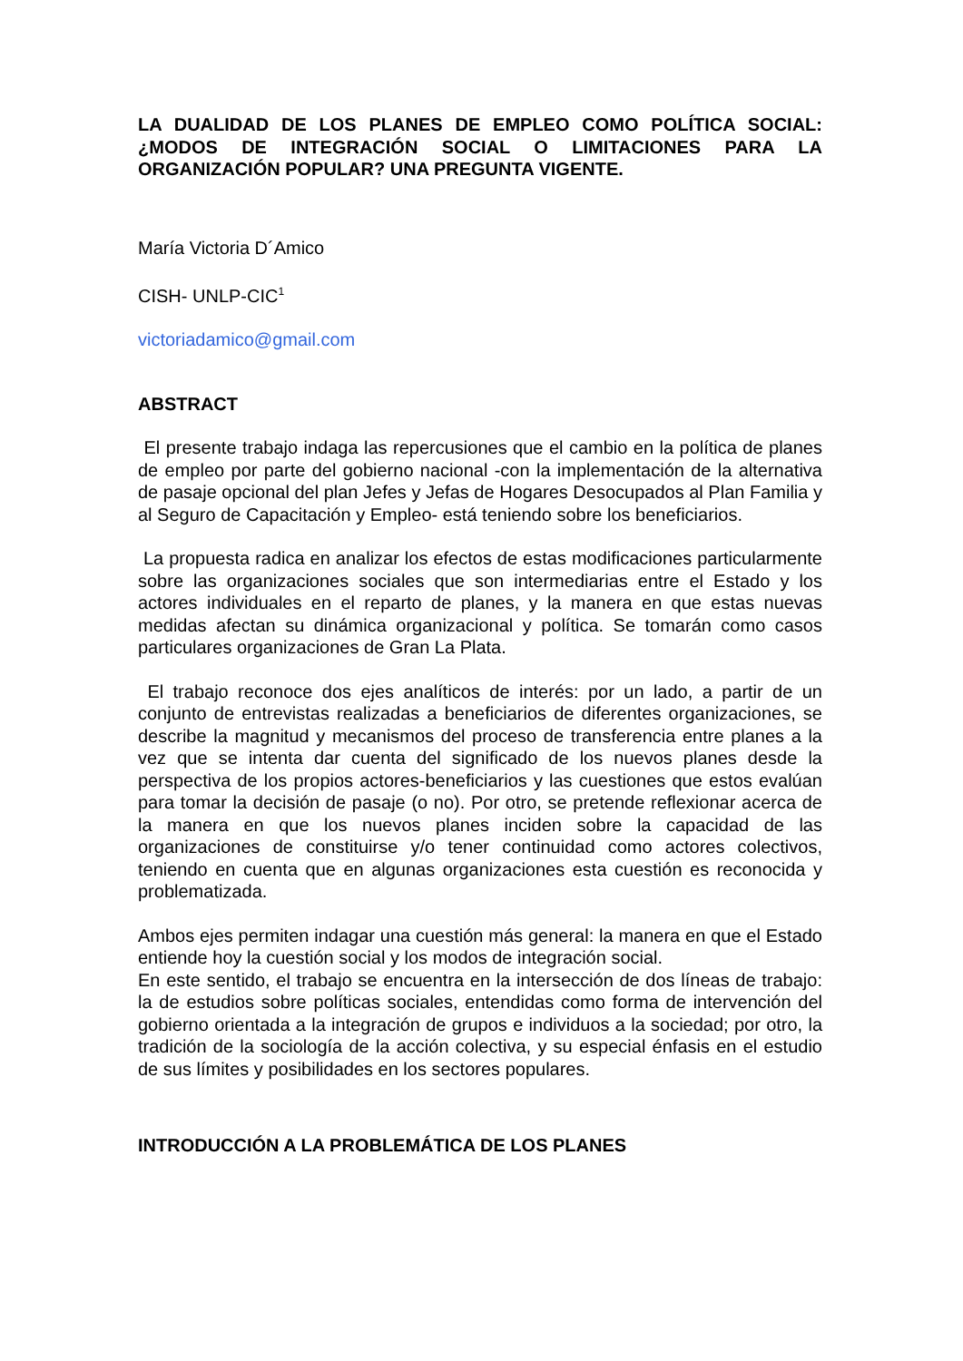LA DUALIDAD DE LOS PLANES DE EMPLEO COMO POLÍTICA SOCIAL: ¿MODOS DE INTEGRACIÓN SOCIAL O LIMITACIONES PARA LA ORGANIZACIÓN POPULAR? UNA PREGUNTA VIGENTE.
María Victoria D´Amico
CISH- UNLP-CIC<sup>1</sup>
victoriadamico@gmail.com
ABSTRACT
El presente trabajo indaga las repercusiones que el cambio en la política de planes de empleo por parte del gobierno nacional -con la implementación de la alternativa de pasaje opcional del plan Jefes y Jefas de Hogares Desocupados al Plan Familia y al Seguro de Capacitación y Empleo- está teniendo sobre los beneficiarios.
La propuesta radica en analizar los efectos de estas modificaciones particularmente sobre las organizaciones sociales que son intermediarias entre el Estado y los actores individuales en el reparto de planes, y la manera en que estas nuevas medidas afectan su dinámica organizacional y política. Se tomarán como casos particulares organizaciones de Gran La Plata.
El trabajo reconoce dos ejes analíticos de interés: por un lado, a partir de un conjunto de entrevistas realizadas a beneficiarios de diferentes organizaciones, se describe la magnitud y mecanismos del proceso de transferencia entre planes a la vez que se intenta dar cuenta del significado de los nuevos planes desde la perspectiva de los propios actores-beneficiarios y las cuestiones que estos evalúan para tomar la decisión de pasaje (o no). Por otro, se pretende reflexionar acerca de la manera en que los nuevos planes inciden sobre la capacidad de las organizaciones de constituirse y/o tener continuidad como actores colectivos, teniendo en cuenta que en algunas organizaciones esta cuestión es reconocida y problematizada.
Ambos ejes permiten indagar una cuestión más general: la manera en que el Estado entiende hoy la cuestión social y los modos de integración social.
En este sentido, el trabajo se encuentra en la intersección de dos líneas de trabajo: la de estudios sobre políticas sociales, entendidas como forma de intervención del gobierno orientada a la integración de grupos e individuos a la sociedad; por otro, la tradición de la sociología de la acción colectiva, y su especial énfasis en el estudio de sus límites y posibilidades en los sectores populares.
INTRODUCCIÓN A LA PROBLEMÁTICA DE LOS PLANES